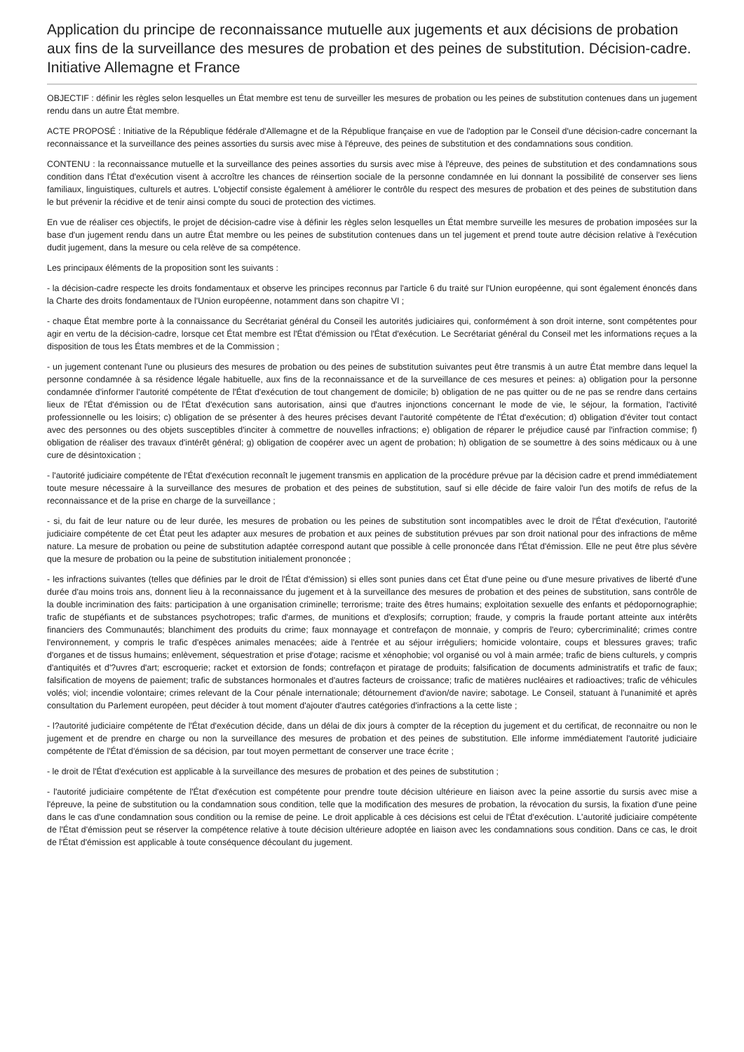Application du principe de reconnaissance mutuelle aux jugements et aux décisions de probation aux fins de la surveillance des mesures de probation et des peines de substitution. Décision-cadre. Initiative Allemagne et France
OBJECTIF : définir les règles selon lesquelles un État membre est tenu de surveiller les mesures de probation ou les peines de substitution contenues dans un jugement rendu dans un autre État membre.
ACTE PROPOSÉ : Initiative de la République fédérale d'Allemagne et de la République française en vue de l'adoption par le Conseil d'une décision-cadre concernant la reconnaissance et la surveillance des peines assorties du sursis avec mise à l'épreuve, des peines de substitution et des condamnations sous condition.
CONTENU : la reconnaissance mutuelle et la surveillance des peines assorties du sursis avec mise à l'épreuve, des peines de substitution et des condamnations sous condition dans l'État d'exécution visent à accroître les chances de réinsertion sociale de la personne condamnée en lui donnant la possibilité de conserver ses liens familiaux, linguistiques, culturels et autres. L'objectif consiste également à améliorer le contrôle du respect des mesures de probation et des peines de substitution dans le but prévenir la récidive et de tenir ainsi compte du souci de protection des victimes.
En vue de réaliser ces objectifs, le projet de décision-cadre vise à définir les règles selon lesquelles un État membre surveille les mesures de probation imposées sur la base d'un jugement rendu dans un autre État membre ou les peines de substitution contenues dans un tel jugement et prend toute autre décision relative à l'exécution dudit jugement, dans la mesure ou cela relève de sa compétence.
Les principaux éléments de la proposition sont les suivants :
- la décision-cadre respecte les droits fondamentaux et observe les principes reconnus par l'article 6 du traité sur l'Union européenne, qui sont également énoncés dans la Charte des droits fondamentaux de l'Union européenne, notamment dans son chapitre VI ;
- chaque État membre porte à la connaissance du Secrétariat général du Conseil les autorités judiciaires qui, conformément à son droit interne, sont compétentes pour agir en vertu de la décision-cadre, lorsque cet État membre est l'État d'émission ou l'État d'exécution. Le Secrétariat général du Conseil met les informations reçues a la disposition de tous les États membres et de la Commission ;
- un jugement contenant l'une ou plusieurs des mesures de probation ou des peines de substitution suivantes peut être transmis à un autre État membre dans lequel la personne condamnée à sa résidence légale habituelle, aux fins de la reconnaissance et de la surveillance de ces mesures et peines: a) obligation pour la personne condamnée d'informer l'autorité compétente de l'État d'exécution de tout changement de domicile; b) obligation de ne pas quitter ou de ne pas se rendre dans certains lieux de l'État d'émission ou de l'État d'exécution sans autorisation, ainsi que d'autres injonctions concernant le mode de vie, le séjour, la formation, l'activité professionnelle ou les loisirs; c) obligation de se présenter à des heures précises devant l'autorité compétente de l'État d'exécution; d) obligation d'éviter tout contact avec des personnes ou des objets susceptibles d'inciter à commettre de nouvelles infractions; e) obligation de réparer le préjudice causé par l'infraction commise; f) obligation de réaliser des travaux d'intérêt général; g) obligation de coopérer avec un agent de probation; h) obligation de se soumettre à des soins médicaux ou à une cure de désintoxication ;
- l'autorité judiciaire compétente de l'État d'exécution reconnaît le jugement transmis en application de la procédure prévue par la décision cadre et prend immédiatement toute mesure nécessaire à la surveillance des mesures de probation et des peines de substitution, sauf si elle décide de faire valoir l'un des motifs de refus de la reconnaissance et de la prise en charge de la surveillance ;
- si, du fait de leur nature ou de leur durée, les mesures de probation ou les peines de substitution sont incompatibles avec le droit de l'État d'exécution, l'autorité judiciaire compétente de cet État peut les adapter aux mesures de probation et aux peines de substitution prévues par son droit national pour des infractions de même nature. La mesure de probation ou peine de substitution adaptée correspond autant que possible à celle prononcée dans l'État d'émission. Elle ne peut être plus sévère que la mesure de probation ou la peine de substitution initialement prononcée ;
- les infractions suivantes (telles que définies par le droit de l'État d'émission) si elles sont punies dans cet État d'une peine ou d'une mesure privatives de liberté d'une durée d'au moins trois ans, donnent lieu à la reconnaissance du jugement et à la surveillance des mesures de probation et des peines de substitution, sans contrôle de la double incrimination des faits: participation à une organisation criminelle; terrorisme; traite des êtres humains; exploitation sexuelle des enfants et pédopornographie; trafic de stupéfiants et de substances psychotropes; trafic d'armes, de munitions et d'explosifs; corruption; fraude, y compris la fraude portant atteinte aux intérêts financiers des Communautés; blanchiment des produits du crime; faux monnayage et contrefaçon de monnaie, y compris de l'euro; cybercriminalité; crimes contre l'environnement, y compris le trafic d'espèces animales menacées; aide à l'entrée et au séjour irréguliers; homicide volontaire, coups et blessures graves; trafic d'organes et de tissus humains; enlèvement, séquestration et prise d'otage; racisme et xénophobie; vol organisé ou vol à main armée; trafic de biens culturels, y compris d'antiquités et d'?uvres d'art; escroquerie; racket et extorsion de fonds; contrefaçon et piratage de produits; falsification de documents administratifs et trafic de faux; falsification de moyens de paiement; trafic de substances hormonales et d'autres facteurs de croissance; trafic de matières nucléaires et radioactives; trafic de véhicules volés; viol; incendie volontaire; crimes relevant de la Cour pénale internationale; détournement d'avion/de navire; sabotage. Le Conseil, statuant à l'unanimité et après consultation du Parlement européen, peut décider à tout moment d'ajouter d'autres catégories d'infractions a la cette liste ;
- l?autorité judiciaire compétente de l'État d'exécution décide, dans un délai de dix jours à compter de la réception du jugement et du certificat, de reconnaitre ou non le jugement et de prendre en charge ou non la surveillance des mesures de probation et des peines de substitution. Elle informe immédiatement l'autorité judiciaire compétente de l'État d'émission de sa décision, par tout moyen permettant de conserver une trace écrite ;
- le droit de l'État d'exécution est applicable à la surveillance des mesures de probation et des peines de substitution ;
- l'autorité judiciaire compétente de l'État d'exécution est compétente pour prendre toute décision ultérieure en liaison avec la peine assortie du sursis avec mise a l'épreuve, la peine de substitution ou la condamnation sous condition, telle que la modification des mesures de probation, la révocation du sursis, la fixation d'une peine dans le cas d'une condamnation sous condition ou la remise de peine. Le droit applicable à ces décisions est celui de l'État d'exécution. L'autorité judiciaire compétente de l'État d'émission peut se réserver la compétence relative à toute décision ultérieure adoptée en liaison avec les condamnations sous condition. Dans ce cas, le droit de l'État d'émission est applicable à toute conséquence découlant du jugement.